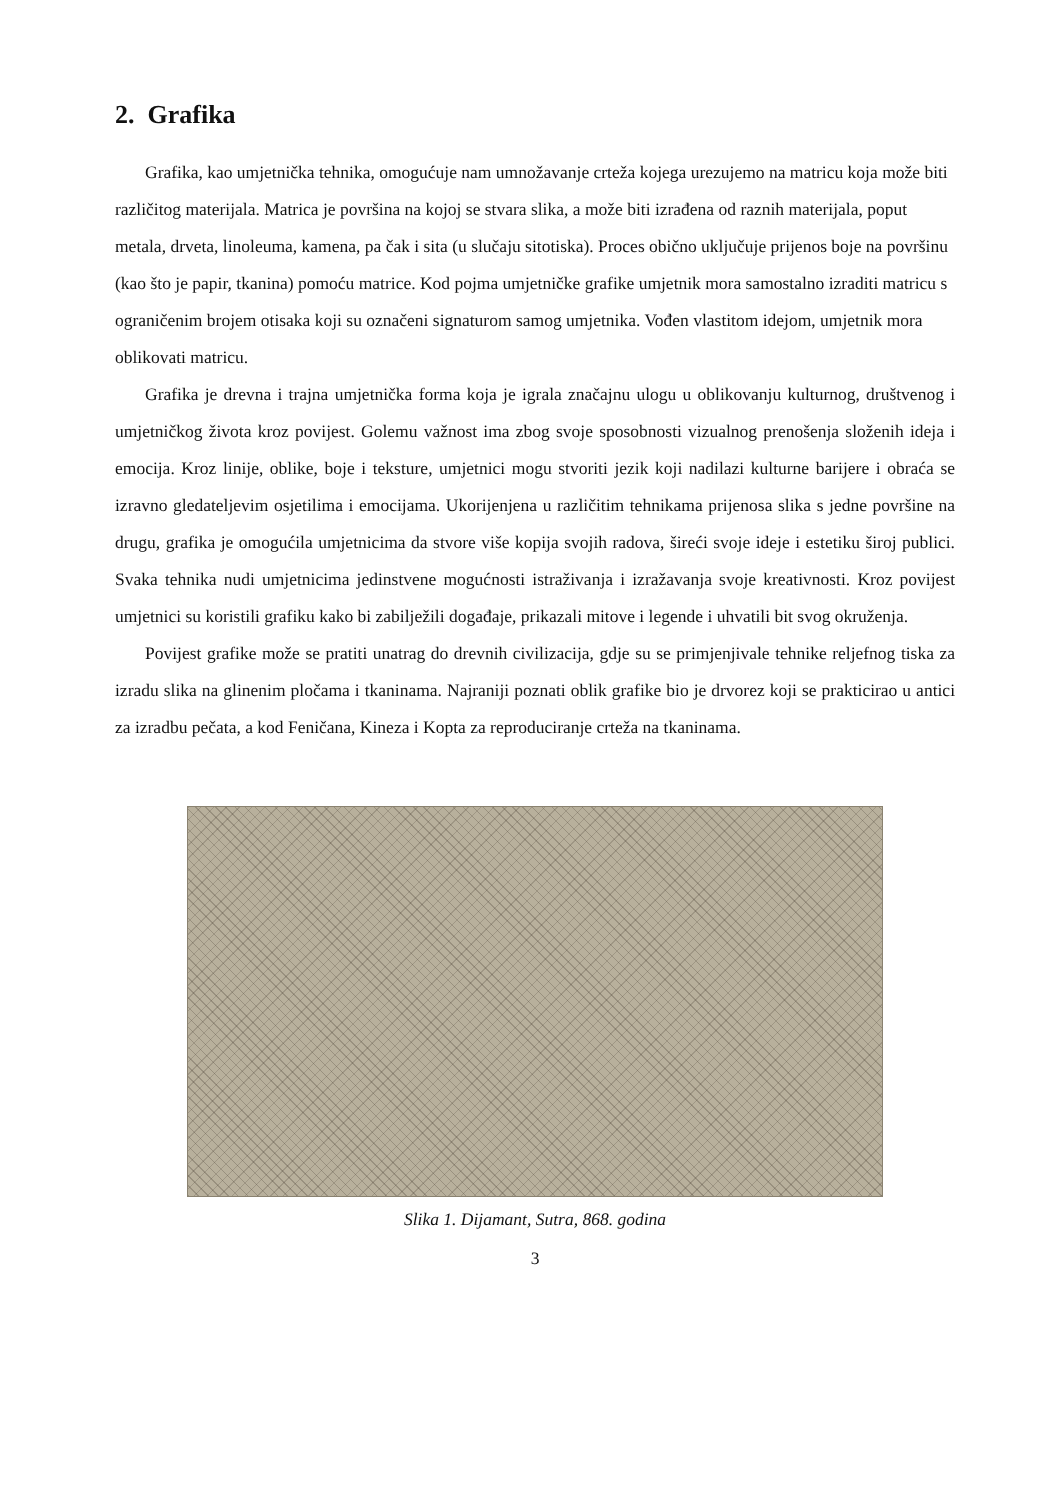2. Grafika
Grafika, kao umjetnička tehnika, omogućuje nam umnožavanje crteža kojega urezujemo na matricu koja može biti različitog materijala. Matrica je površina na kojoj se stvara slika, a može biti izrađena od raznih materijala, poput metala, drveta, linoleuma, kamena, pa čak i sita (u slučaju sitotiska). Proces obično uključuje prijenos boje na površinu (kao što je papir, tkanina) pomoću matrice. Kod pojma umjetničke grafike umjetnik mora samostalno izraditi matricu s ograničenim brojem otisaka koji su označeni signaturom samog umjetnika. Vođen vlastitom idejom, umjetnik mora oblikovati matricu.
Grafika je drevna i trajna umjetnička forma koja je igrala značajnu ulogu u oblikovanju kulturnog, društvenog i umjetničkog života kroz povijest. Golemu važnost ima zbog svoje sposobnosti vizualnog prenošenja složenih ideja i emocija. Kroz linije, oblike, boje i teksture, umjetnici mogu stvoriti jezik koji nadilazi kulturne barijere i obraća se izravno gledateljevim osjetilima i emocijama. Ukorijenjena u različitim tehnikama prijenosa slika s jedne površine na drugu, grafika je omogućila umjetnicima da stvore više kopija svojih radova, šireći svoje ideje i estetiku široj publici. Svaka tehnika nudi umjetnicima jedinstvene mogućnosti istraživanja i izražavanja svoje kreativnosti. Kroz povijest umjetnici su koristili grafiku kako bi zabilježili događaje, prikazali mitove i legende i uhvatili bit svog okruženja.
Povijest grafike može se pratiti unatrag do drevnih civilizacija, gdje su se primjenjivale tehnike reljefnog tiska za izradu slika na glinenim pločama i tkaninama. Najraniji poznati oblik grafike bio je drvorez koji se prakticirao u antici za izradbu pečata, a kod Feničana, Kineza i Kopta za reproduciranje crteža na tkaninama.
Slika 1. Dijamant, Sutra, 868. godina
3